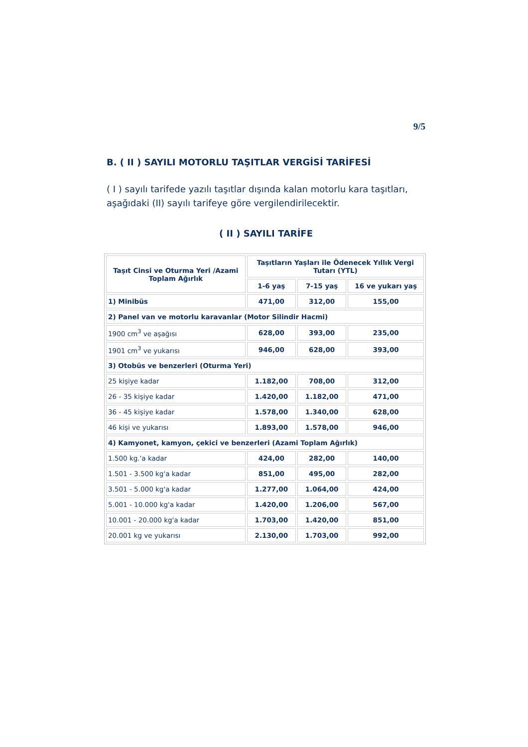9/5
B. ( II ) SAYILI MOTORLU TAŞITLAR VERGİSİ TARİFESİ
( I ) sayılı tarifede yazılı taşıtlar dışında kalan motorlu kara taşıtları, aşağıdaki (II) sayılı tarifeye göre vergilendirilecektir.
( II ) SAYILI TARİFE
| Taşıt Cinsi ve Oturma Yeri /Azami Toplam Ağırlık | Taşıtların Yaşları ile Ödenecek Yıllık Vergi Tutarı (YTL) | | |
| --- | --- | --- | --- |
| | 1-6 yaş | 7-15 yaş | 16 ve yukarı yaş |
| 1) Minibüs | 471,00 | 312,00 | 155,00 |
| 2) Panel van ve motorlu karavanlar (Motor Silindir Hacmi) | | | |
| 1900 cm<sup>3</sup> ve aşağısı | 628,00 | 393,00 | 235,00 |
| 1901 cm<sup>3</sup> ve yukarısı | 946,00 | 628,00 | 393,00 |
| 3) Otobüs ve benzerleri (Oturma Yeri) | | | |
| 25 kişiye kadar | 1.182,00 | 708,00 | 312,00 |
| 26 - 35 kişiye kadar | 1.420,00 | 1.182,00 | 471,00 |
| 36 - 45 kişiye kadar | 1.578,00 | 1.340,00 | 628,00 |
| 46 kişi ve yukarısı | 1.893,00 | 1.578,00 | 946,00 |
| 4) Kamyonet, kamyon, çekici ve benzerleri (Azami Toplam Ağırlık) | | | |
| 1.500 kg.'a kadar | 424,00 | 282,00 | 140,00 |
| 1.501 - 3.500 kg'a kadar | 851,00 | 495,00 | 282,00 |
| 3.501 - 5.000 kg'a kadar | 1.277,00 | 1.064,00 | 424,00 |
| 5.001 - 10.000 kg'a kadar | 1.420,00 | 1.206,00 | 567,00 |
| 10.001 - 20.000 kg'a kadar | 1.703,00 | 1.420,00 | 851,00 |
| 20.001 kg ve yukarısı | 2.130,00 | 1.703,00 | 992,00 |